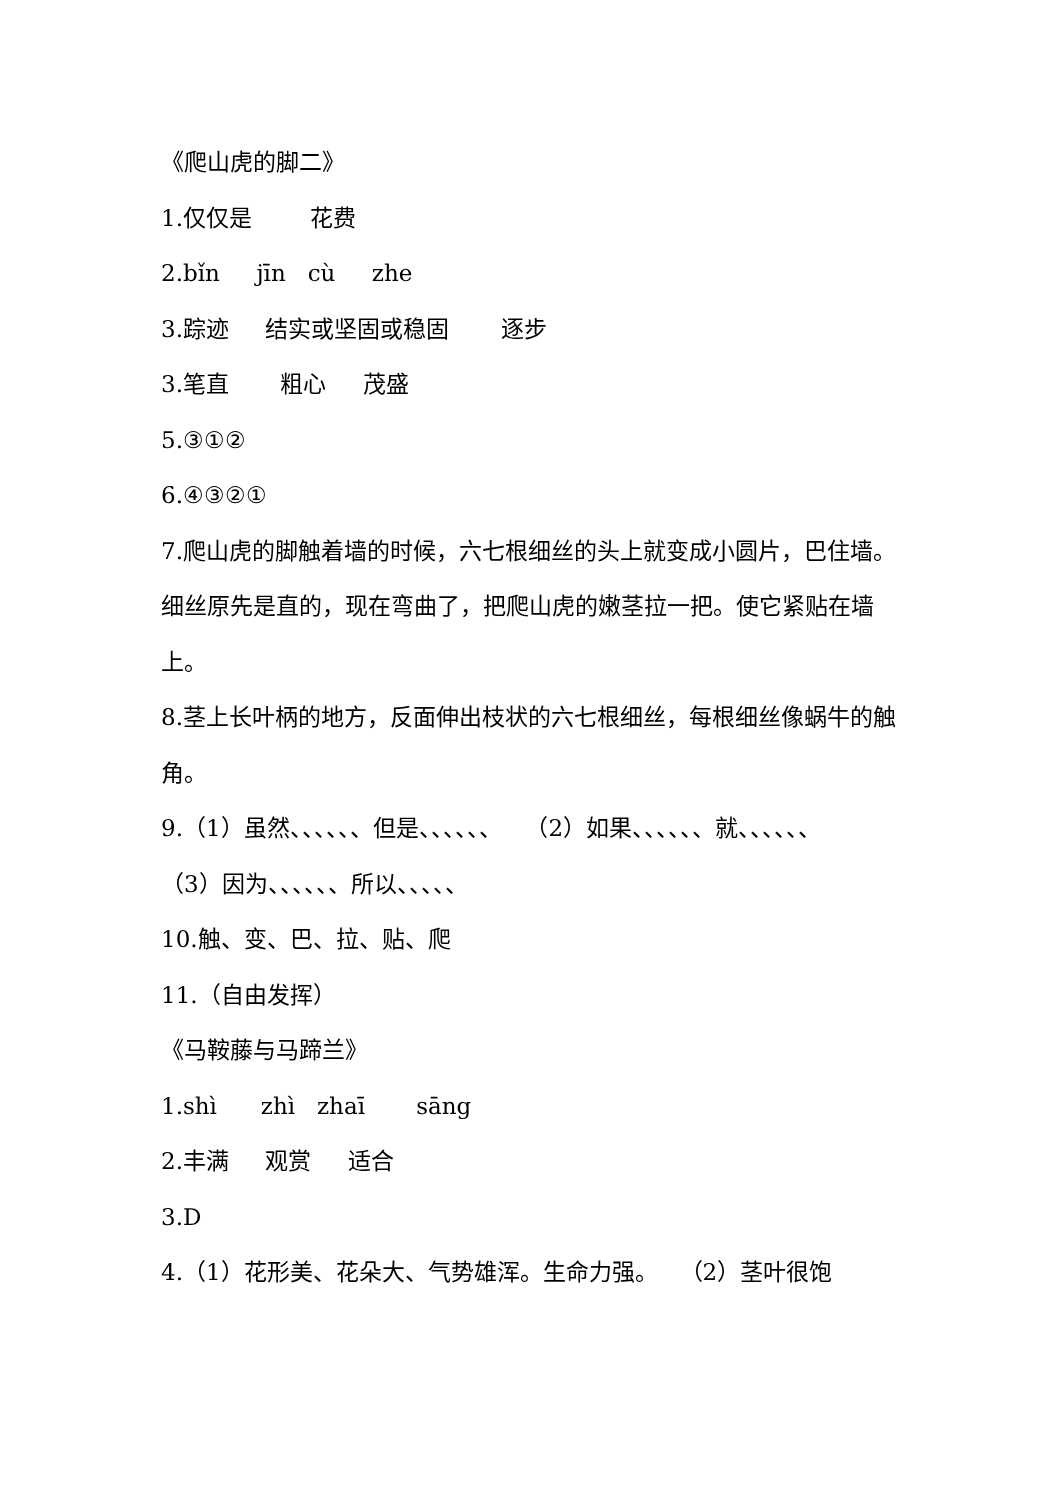《爬山虎的脚二》
1.仅仅是 花费
2.bǐn jīn cù zhe
3.踪迹 结实或坚固或稳固 逐步
3.笔直 粗心 茂盛
5.③①②
6.④③②①
7.爬山虎的脚触着墙的时候，六七根细丝的头上就变成小圆片，巴住墙。细丝原先是直的，现在弯曲了，把爬山虎的嫩茎拉一把。使它紧贴在墙上。
8.茎上长叶柄的地方，反面伸出枝状的六七根细丝，每根细丝像蜗牛的触角。
9.（1）虽然、、、、、、但是、、、、、、　　（2）如果、、、、、、就、、、、、、
（3）因为、、、、、、所以、、、、、
10.触、变、巴、拉、贴、爬
11.（自由发挥）
《马鞍藤与马蹄兰》
1.shì zhì zhaī sāng
2.丰满 观赏 适合
3.D
4.（1）花形美、花朵大、气势雄浑。生命力强。 （2）茎叶很饱